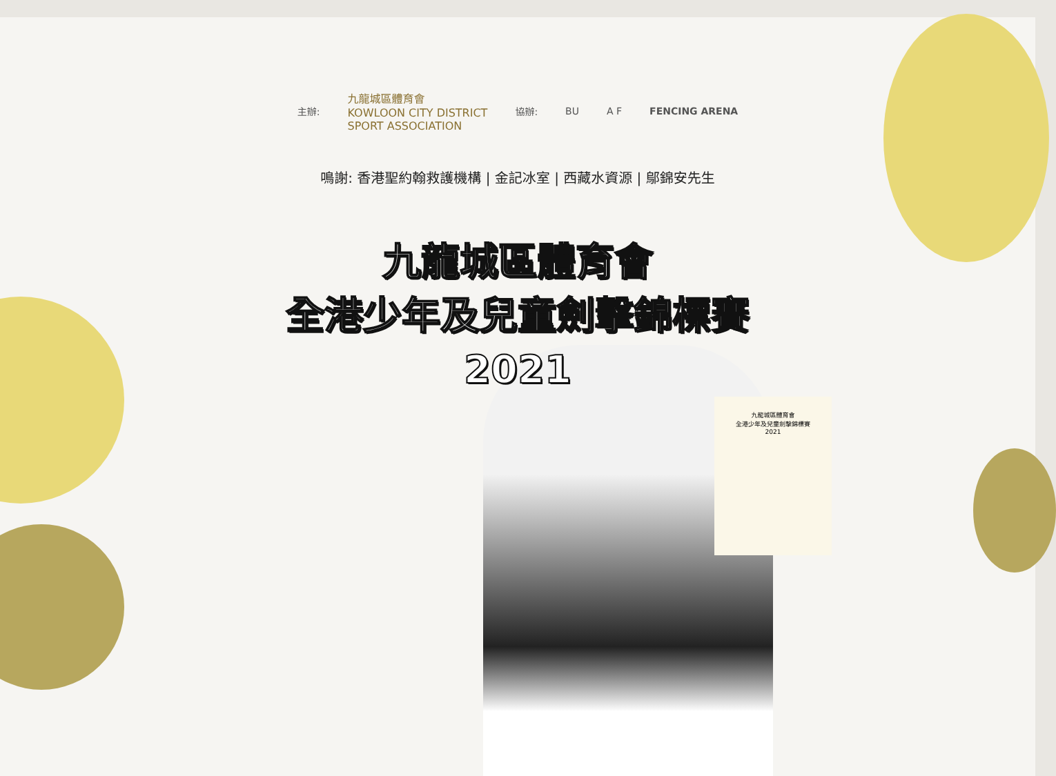主辦:
九龍城區體育會
KOWLOON CITY DISTRICT
SPORT ASSOCIATION
協辦: BU A F FENCING ARENA
鳴謝: 香港聖約翰救護機構 | 金記冰室 | 西藏水資源 | 鄔錦安先生
九龍城區體育會
全港少年及兒童劍擊錦標賽
2021
九龍城區體育會
全港少年及兒童劍擊錦標賽
2021